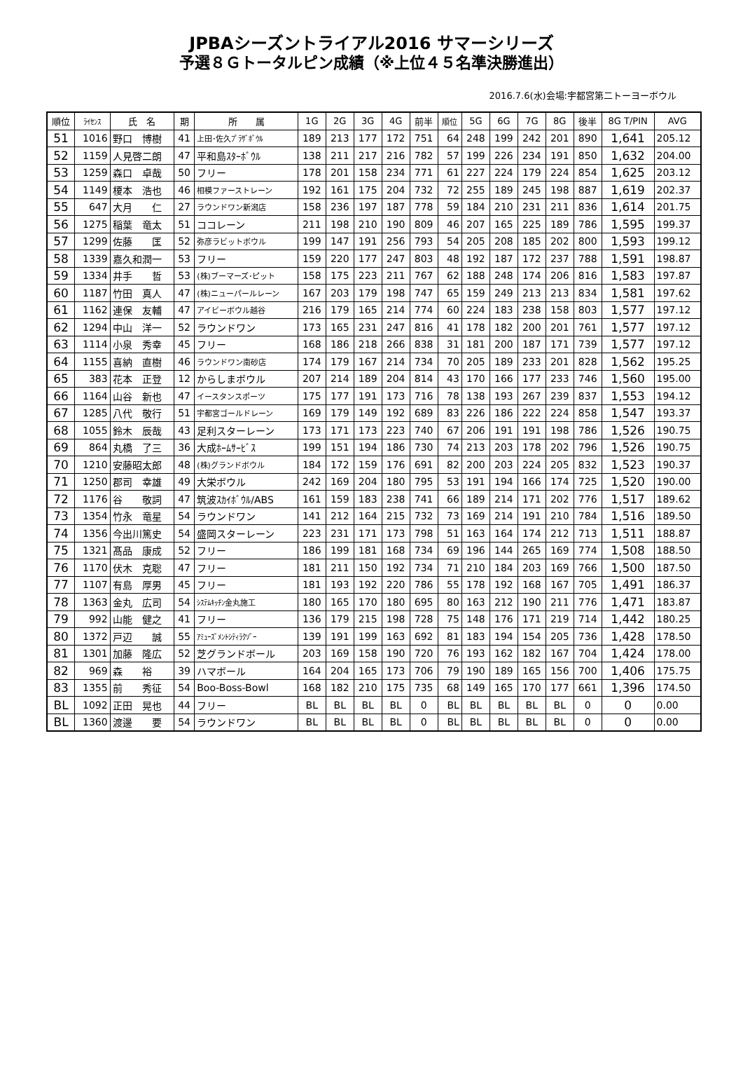JPBAシーズントライアル2016 サマーシリーズ
予選８Ｇトータルピン成績（※上位４５名準決勝進出）
2016.7.6(水)会場:宇都宮第二トーヨーボウル
| 順位 | ﾗｲｾﾝｽ | 氏 名 | 期 | 所 属 | 1G | 2G | 3G | 4G | 前半 | 順位 | 5G | 6G | 7G | 8G | 後半 | 8G T/PIN | AVG |
| --- | --- | --- | --- | --- | --- | --- | --- | --- | --- | --- | --- | --- | --- | --- | --- | --- | --- |
| 51 | 1016 | 野口 博樹 | 41 | 上田･佐久ﾌﾟﾗｻﾞﾎﾞｳﾙ | 189 | 213 | 177 | 172 | 751 | 64 | 248 | 199 | 242 | 201 | 890 | 1,641 | 205.12 |
| 52 | 1159 | 人見啓二朗 | 47 | 平和島ｽﾀｰﾎﾞｳﾙ | 138 | 211 | 217 | 216 | 782 | 57 | 199 | 226 | 234 | 191 | 850 | 1,632 | 204.00 |
| 53 | 1259 | 森口 卓哉 | 50 | フリー | 178 | 201 | 158 | 234 | 771 | 61 | 227 | 224 | 179 | 224 | 854 | 1,625 | 203.12 |
| 54 | 1149 | 榎本 浩也 | 46 | 相模ファーストレーン | 192 | 161 | 175 | 204 | 732 | 72 | 255 | 189 | 245 | 198 | 887 | 1,619 | 202.37 |
| 55 | 647 | 大月 仁 | 27 | ラウンドワン新潟店 | 158 | 236 | 197 | 187 | 778 | 59 | 184 | 210 | 231 | 211 | 836 | 1,614 | 201.75 |
| 56 | 1275 | 稲葉 竜太 | 51 | ココレーン | 211 | 198 | 210 | 190 | 809 | 46 | 207 | 165 | 225 | 189 | 786 | 1,595 | 199.37 |
| 57 | 1299 | 佐藤 匡 | 52 | 弥彦ラビットボウル | 199 | 147 | 191 | 256 | 793 | 54 | 205 | 208 | 185 | 202 | 800 | 1,593 | 199.12 |
| 58 | 1339 | 嘉久和潤一 | 53 | フリー | 159 | 220 | 177 | 247 | 803 | 48 | 192 | 187 | 172 | 237 | 788 | 1,591 | 198.87 |
| 59 | 1334 | 井手 哲 | 53 | (株)ブーマーズ･ピット | 158 | 175 | 223 | 211 | 767 | 62 | 188 | 248 | 174 | 206 | 816 | 1,583 | 197.87 |
| 60 | 1187 | 竹田 真人 | 47 | (株)ニューパールレーン | 167 | 203 | 179 | 198 | 747 | 65 | 159 | 249 | 213 | 213 | 834 | 1,581 | 197.62 |
| 61 | 1162 | 連保 友輔 | 47 | アイビーボウル越谷 | 216 | 179 | 165 | 214 | 774 | 60 | 224 | 183 | 238 | 158 | 803 | 1,577 | 197.12 |
| 62 | 1294 | 中山 洋一 | 52 | ラウンドワン | 173 | 165 | 231 | 247 | 816 | 41 | 178 | 182 | 200 | 201 | 761 | 1,577 | 197.12 |
| 63 | 1114 | 小泉 秀幸 | 45 | フリー | 168 | 186 | 218 | 266 | 838 | 31 | 181 | 200 | 187 | 171 | 739 | 1,577 | 197.12 |
| 64 | 1155 | 喜納 直樹 | 46 | ラウンドワン南砂店 | 174 | 179 | 167 | 214 | 734 | 70 | 205 | 189 | 233 | 201 | 828 | 1,562 | 195.25 |
| 65 | 383 | 花本 正登 | 12 | からしまボウル | 207 | 214 | 189 | 204 | 814 | 43 | 170 | 166 | 177 | 233 | 746 | 1,560 | 195.00 |
| 66 | 1164 | 山谷 新也 | 47 | イースタンスポーツ | 175 | 177 | 191 | 173 | 716 | 78 | 138 | 193 | 267 | 239 | 837 | 1,553 | 194.12 |
| 67 | 1285 | 八代 敬行 | 51 | 宇都宮ゴールドレーン | 169 | 179 | 149 | 192 | 689 | 83 | 226 | 186 | 222 | 224 | 858 | 1,547 | 193.37 |
| 68 | 1055 | 鈴木 辰哉 | 43 | 足利スターレーン | 173 | 171 | 173 | 223 | 740 | 67 | 206 | 191 | 191 | 198 | 786 | 1,526 | 190.75 |
| 69 | 864 | 丸橋 了三 | 36 | 大成ﾎｰﾑｻｰﾋﾞｽ | 199 | 151 | 194 | 186 | 730 | 74 | 213 | 203 | 178 | 202 | 796 | 1,526 | 190.75 |
| 70 | 1210 | 安藤昭太郎 | 48 | (株)グランドボウル | 184 | 172 | 159 | 176 | 691 | 82 | 200 | 203 | 224 | 205 | 832 | 1,523 | 190.37 |
| 71 | 1250 | 郡司 幸雄 | 49 | 大栄ボウル | 242 | 169 | 204 | 180 | 795 | 53 | 191 | 194 | 166 | 174 | 725 | 1,520 | 190.00 |
| 72 | 1176 | 谷 敬詞 | 47 | 筑波ｽｶｲﾎﾞｳﾙ/ABS | 161 | 159 | 183 | 238 | 741 | 66 | 189 | 214 | 171 | 202 | 776 | 1,517 | 189.62 |
| 73 | 1354 | 竹永 竜星 | 54 | ラウンドワン | 141 | 212 | 164 | 215 | 732 | 73 | 169 | 214 | 191 | 210 | 784 | 1,516 | 189.50 |
| 74 | 1356 | 今出川篤史 | 54 | 盛岡スターレーン | 223 | 231 | 171 | 173 | 798 | 51 | 163 | 164 | 174 | 212 | 713 | 1,511 | 188.87 |
| 75 | 1321 | 髙品 康成 | 52 | フリー | 186 | 199 | 181 | 168 | 734 | 69 | 196 | 144 | 265 | 169 | 774 | 1,508 | 188.50 |
| 76 | 1170 | 伏木 克聡 | 47 | フリー | 181 | 211 | 150 | 192 | 734 | 71 | 210 | 184 | 203 | 169 | 766 | 1,500 | 187.50 |
| 77 | 1107 | 有島 厚男 | 45 | フリー | 181 | 193 | 192 | 220 | 786 | 55 | 178 | 192 | 168 | 167 | 705 | 1,491 | 186.37 |
| 78 | 1363 | 金丸 広司 | 54 | ｼｽﾃﾑｷｯﾁﾝ金丸施工 | 180 | 165 | 170 | 180 | 695 | 80 | 163 | 212 | 190 | 211 | 776 | 1,471 | 183.87 |
| 79 | 992 | 山能 健之 | 41 | フリー | 136 | 179 | 215 | 198 | 728 | 75 | 148 | 176 | 171 | 219 | 714 | 1,442 | 180.25 |
| 80 | 1372 | 戸辺 誠 | 55 | ｱﾐｭｰｽﾞﾒﾝﾄｼﾃｨﾗｸｿﾞｰ | 139 | 191 | 199 | 163 | 692 | 81 | 183 | 194 | 154 | 205 | 736 | 1,428 | 178.50 |
| 81 | 1301 | 加藤 隆広 | 52 | 芝グランドボール | 203 | 169 | 158 | 190 | 720 | 76 | 193 | 162 | 182 | 167 | 704 | 1,424 | 178.00 |
| 82 | 969 | 森 裕 | 39 | ハマボール | 164 | 204 | 165 | 173 | 706 | 79 | 190 | 189 | 165 | 156 | 700 | 1,406 | 175.75 |
| 83 | 1355 | 前 秀征 | 54 | Boo-Boss-Bowl | 168 | 182 | 210 | 175 | 735 | 68 | 149 | 165 | 170 | 177 | 661 | 1,396 | 174.50 |
| BL | 1092 | 正田 晃也 | 44 | フリー | BL | BL | BL | BL | 0 | BL | BL | BL | BL | BL | 0 | 0 | 0.00 |
| BL | 1360 | 渡邊 要 | 54 | ラウンドワン | BL | BL | BL | BL | 0 | BL | BL | BL | BL | BL | 0 | 0 | 0.00 |